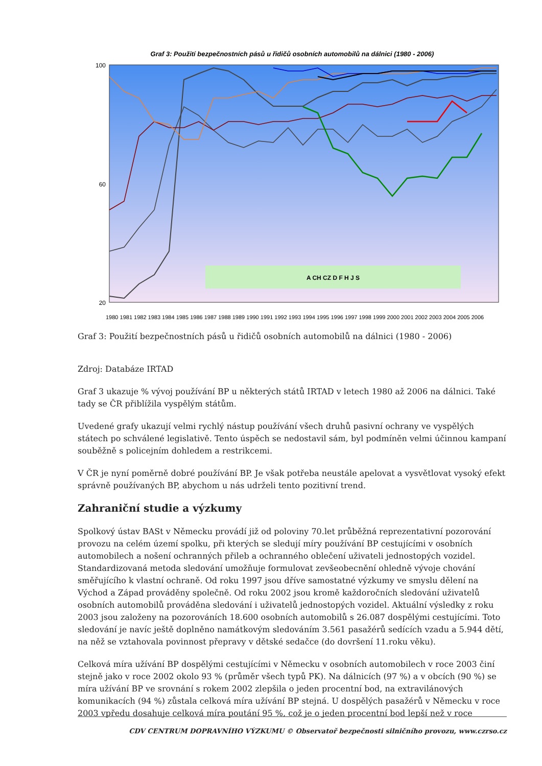Graf 3: Použití bezpečnostních pásů u řidičů osobních automobilů na dálnici (1980 - 2006)
A CH CZ D F H J S
100
60
20
1980 1981 1982 1983 1984 1985 1986 1987 1988 1989 1990 1991 1992 1993 1994 1995 1996 1997 1998 1999 2000 2001 2002 2003 2004 2005 2006
Graf 3: Použití bezpečnostních pásů u řidičů osobních automobilů na dálnici (1980 - 2006)
Zdroj: Databáze IRTAD
Graf 3 ukazuje % vývoj používání BP u některých států IRTAD v letech 1980 až 2006 na dálnici. Také tady se ČR přiblížila vyspělým státům.
Uvedené grafy ukazují velmi rychlý nástup používání všech druhů pasivní ochrany ve vyspělých státech po schválené legislativě. Tento úspěch se nedostavil sám, byl podmíněn velmi účinnou kampaní souběžně s policejním dohledem a restrikcemi.
V ČR je nyní poměrně dobré používání BP. Je však potřeba neustále apelovat a vysvětlovat vysoký efekt správně používaných BP, abychom u nás udrželi tento pozitivní trend.
Zahraniční studie a výzkumy
Spolkový ústav BASt v Německu provádí již od poloviny 70.let průběžná reprezentativní pozorování provozu na celém území spolku, při kterých se sledují míry používání BP cestujícími v osobních automobilech a nošení ochranných přileb a ochranného oblečení uživateli jednostopých vozidel. Standardizovaná metoda sledování umožňuje formulovat zevšeobecnění ohledně vývoje chování směřujícího k vlastní ochraně. Od roku 1997 jsou dříve samostatné výzkumy ve smyslu dělení na Východ a Západ prováděny společně. Od roku 2002 jsou kromě každoročních sledování uživatelů osobních automobilů prováděna sledování i uživatelů jednostopých vozidel. Aktuální výsledky z roku 2003 jsou založeny na pozorováních 18.600 osobních automobilů s 26.087 dospělými cestujícími. Toto sledování je navíc ještě doplněno namátkovým sledováním 3.561 pasažérů sedících vzadu a 5.944 dětí, na něž se vztahovala povinnost přepravy v dětské sedačce (do dovršení 11.roku věku).
Celková míra užívání BP dospělými cestujícími v Německu v osobních automobilech v roce 2003 činí stejně jako v roce 2002 okolo 93 % (průměr všech typů PK). Na dálnicích (97 %) a v obcích (90 %) se míra užívání BP ve srovnání s rokem 2002 zlepšila o jeden procentní bod, na extravilánových komunikacích (94 %) zůstala celková míra užívání BP stejná. U dospělých pasažérů v Německu v roce 2003 vpředu dosahuje celková míra poutání 95 %, což je o jeden procentní bod lepší než v roce
CDV CENTRUM DOPRAVNÍHO VÝZKUMU © Observatoř bezpečnosti silničního provozu, www.czrso.cz